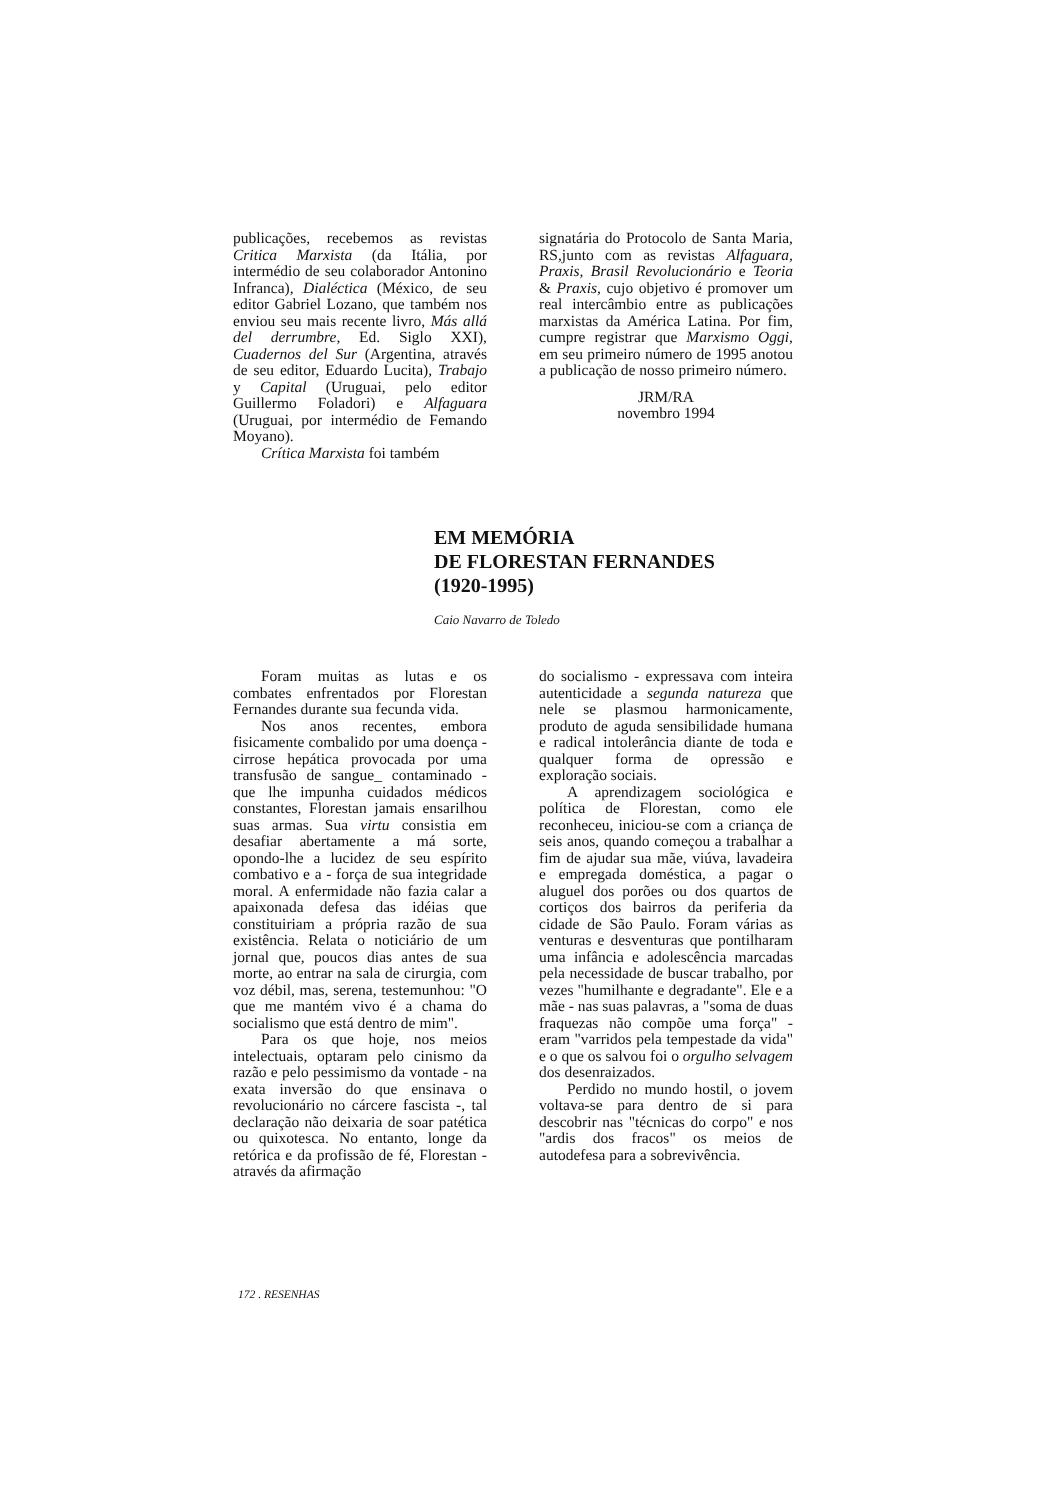publicações, recebemos as revistas Critica Marxista (da Itália, por intermédio de seu colaborador Antonino Infranca), Dialéctica (México, de seu editor Gabriel Lozano, que também nos enviou seu mais recente livro, Más allá del derrumbre, Ed. Siglo XXI), Cuadernos del Sur (Argentina, através de seu editor, Eduardo Lucita), Trabajo y Capital (Uruguai, pelo editor Guillermo Foladori) e Alfaguara (Uruguai, por intermédio de Femando Moyano).
Crítica Marxista foi também
signatária do Protocolo de Santa Maria, RS,junto com as revistas Alfaguara, Praxis, Brasil Revolucionário e Teoria & Praxis, cujo objetivo é promover um real intercâmbio entre as publicações marxistas da América Latina. Por fim, cumpre registrar que Marxismo Oggi, em seu primeiro número de 1995 anotou a publicação de nosso primeiro número.
JRM/RA
novembro 1994
EM MEMÓRIA
DE FLORESTAN FERNANDES
(1920-1995)
Caio Navarro de Toledo
Foram muitas as lutas e os combates enfrentados por Florestan Fernandes durante sua fecunda vida.
Nos anos recentes, embora fisicamente combalido por uma doença - cirrose hepática provocada por uma transfusão de sangue_ contaminado - que lhe impunha cuidados médicos constantes, Florestan jamais ensarilhou suas armas. Sua virtu consistia em desafiar abertamente a má sorte, opondo-lhe a lucidez de seu espírito combativo e a - força de sua integridade moral. A enfermidade não fazia calar a apaixonada defesa das idéias que constituiriam a própria razão de sua existência. Relata o noticiário de um jornal que, poucos dias antes de sua morte, ao entrar na sala de cirurgia, com voz débil, mas, serena, testemunhou: "O que me mantém vivo é a chama do socialismo que está dentro de mim".
Para os que hoje, nos meios intelectuais, optaram pelo cinismo da razão e pelo pessimismo da vontade - na exata inversão do que ensinava o revolucionário no cárcere fascista -, tal declaração não deixaria de soar patética ou quixotesca. No entanto, longe da retórica e da profissão de fé, Florestan - através da afirmação
do socialismo - expressava com inteira autenticidade a segunda natureza que nele se plasmou harmonicamente, produto de aguda sensibilidade humana e radical intolerância diante de toda e qualquer forma de opressão e exploração sociais.
A aprendizagem sociológica e política de Florestan, como ele reconheceu, iniciou-se com a criança de seis anos, quando começou a trabalhar a fim de ajudar sua mãe, viúva, lavadeira e empregada doméstica, a pagar o aluguel dos porões ou dos quartos de cortiços dos bairros da periferia da cidade de São Paulo. Foram várias as venturas e desventuras que pontilharam uma infância e adolescência marcadas pela necessidade de buscar trabalho, por vezes "humilhante e degradante". Ele e a mãe - nas suas palavras, a "soma de duas fraquezas não compõe uma força" - eram "varridos pela tempestade da vida" e o que os salvou foi o orgulho selvagem dos desenraizados.
Perdido no mundo hostil, o jovem voltava-se para dentro de si para descobrir nas "técnicas do corpo" e nos "ardis dos fracos" os meios de autodefesa para a sobrevivência.
172 . RESENHAS